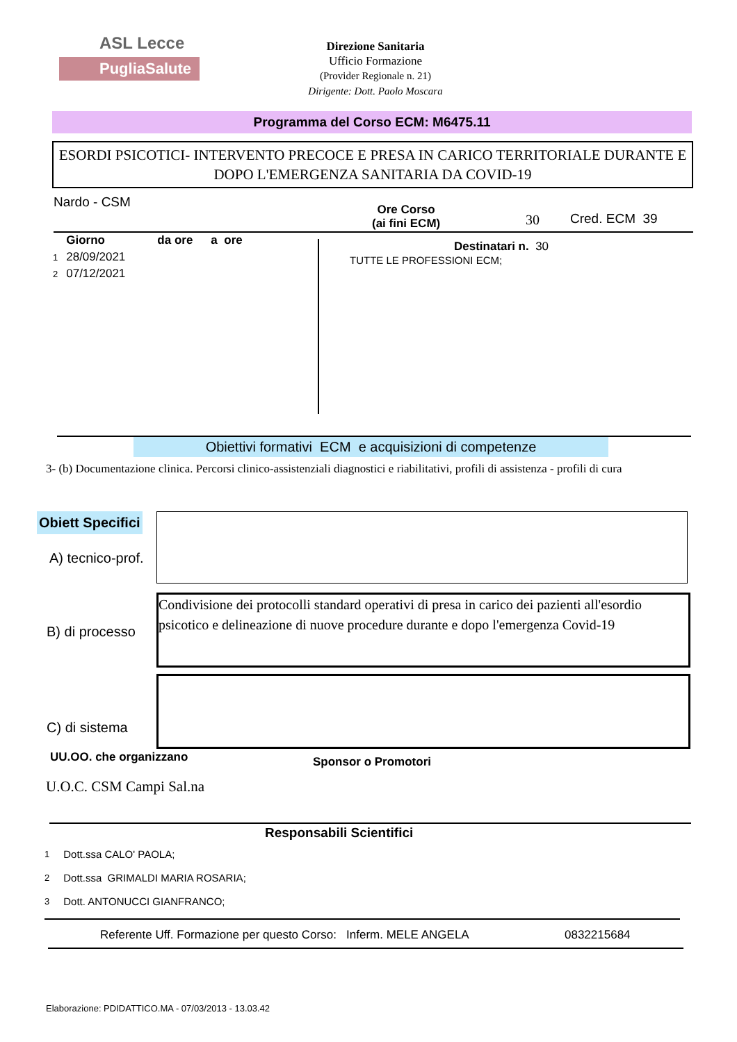ASL Lecce
PugliaSalute
Direzione Sanitaria
Ufficio Formazione
(Provider Regionale n. 21)
Dirigente: Dott. Paolo Moscara
Programma del Corso ECM: M6475.11
ESORDI PSICOTICI- INTERVENTO PRECOCE E PRESA IN CARICO TERRITORIALE DURANTE E DOPO L'EMERGENZA SANITARIA DA COVID-19
Nardo - CSM
Ore Corso
(ai fini ECM)
30 Cred. ECM 39
| | Giorno | da ore | a ore |
| 1 | 28/09/2021 | | |
| 2 | 07/12/2021 | | |
Destinatari n. 30
TUTTE LE PROFESSIONI ECM;
Obiettivi formativi ECM e acquisizioni di competenze
3- (b) Documentazione clinica. Percorsi clinico-assistenziali diagnostici e riabilitativi, profili di assistenza - profili di cura
Obiett Specifici
A) tecnico-prof.
B) di processo
Condivisione dei protocolli standard operativi di presa in carico dei pazienti all'esordio psicotico e delineazione di nuove procedure durante e dopo l'emergenza Covid-19
C) di sistema
UU.OO. che organizzano Sponsor o Promotori
U.O.C. CSM Campi Sal.na
Responsabili Scientifici
| 1 | Dott.ssa CALO' PAOLA; |
| 2 | Dott.ssa GRIMALDI MARIA ROSARIA; |
| 3 | Dott. ANTONUCCI GIANFRANCO; |
Referente Uff. Formazione per questo Corso: Inferm. MELE ANGELA
0832215684
Elaborazione: PDIDATTICO.MA - 07/03/2013 - 13.03.42